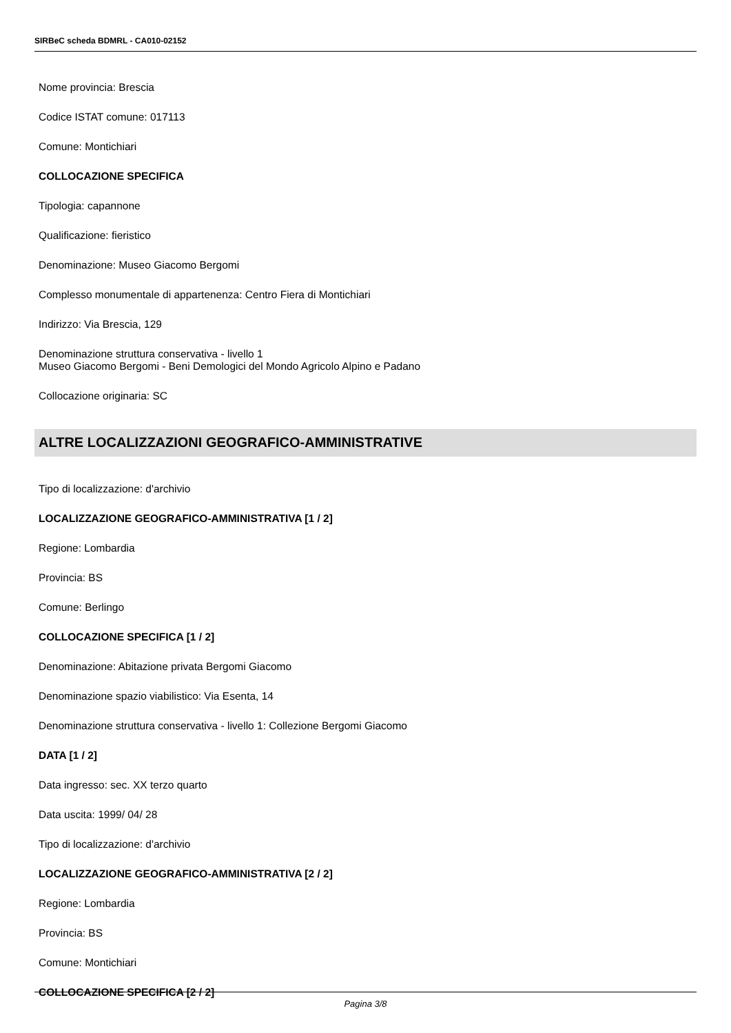SIRBeC scheda BDMRL - CA010-02152
Nome provincia: Brescia
Codice ISTAT comune: 017113
Comune: Montichiari
COLLOCAZIONE SPECIFICA
Tipologia: capannone
Qualificazione: fieristico
Denominazione: Museo Giacomo Bergomi
Complesso monumentale di appartenenza: Centro Fiera di Montichiari
Indirizzo: Via Brescia, 129
Denominazione struttura conservativa - livello 1
Museo Giacomo Bergomi - Beni Demologici del Mondo Agricolo Alpino e Padano
Collocazione originaria: SC
ALTRE LOCALIZZAZIONI GEOGRAFICO-AMMINISTRATIVE
Tipo di localizzazione: d'archivio
LOCALIZZAZIONE GEOGRAFICO-AMMINISTRATIVA [1 / 2]
Regione: Lombardia
Provincia: BS
Comune: Berlingo
COLLOCAZIONE SPECIFICA [1 / 2]
Denominazione: Abitazione privata Bergomi Giacomo
Denominazione spazio viabilistico: Via Esenta, 14
Denominazione struttura conservativa - livello 1: Collezione Bergomi Giacomo
DATA [1 / 2]
Data ingresso: sec. XX terzo quarto
Data uscita: 1999/ 04/ 28
Tipo di localizzazione: d'archivio
LOCALIZZAZIONE GEOGRAFICO-AMMINISTRATIVA [2 / 2]
Regione: Lombardia
Provincia: BS
Comune: Montichiari
COLLOCAZIONE SPECIFICA [2 / 2]
Pagina 3/8